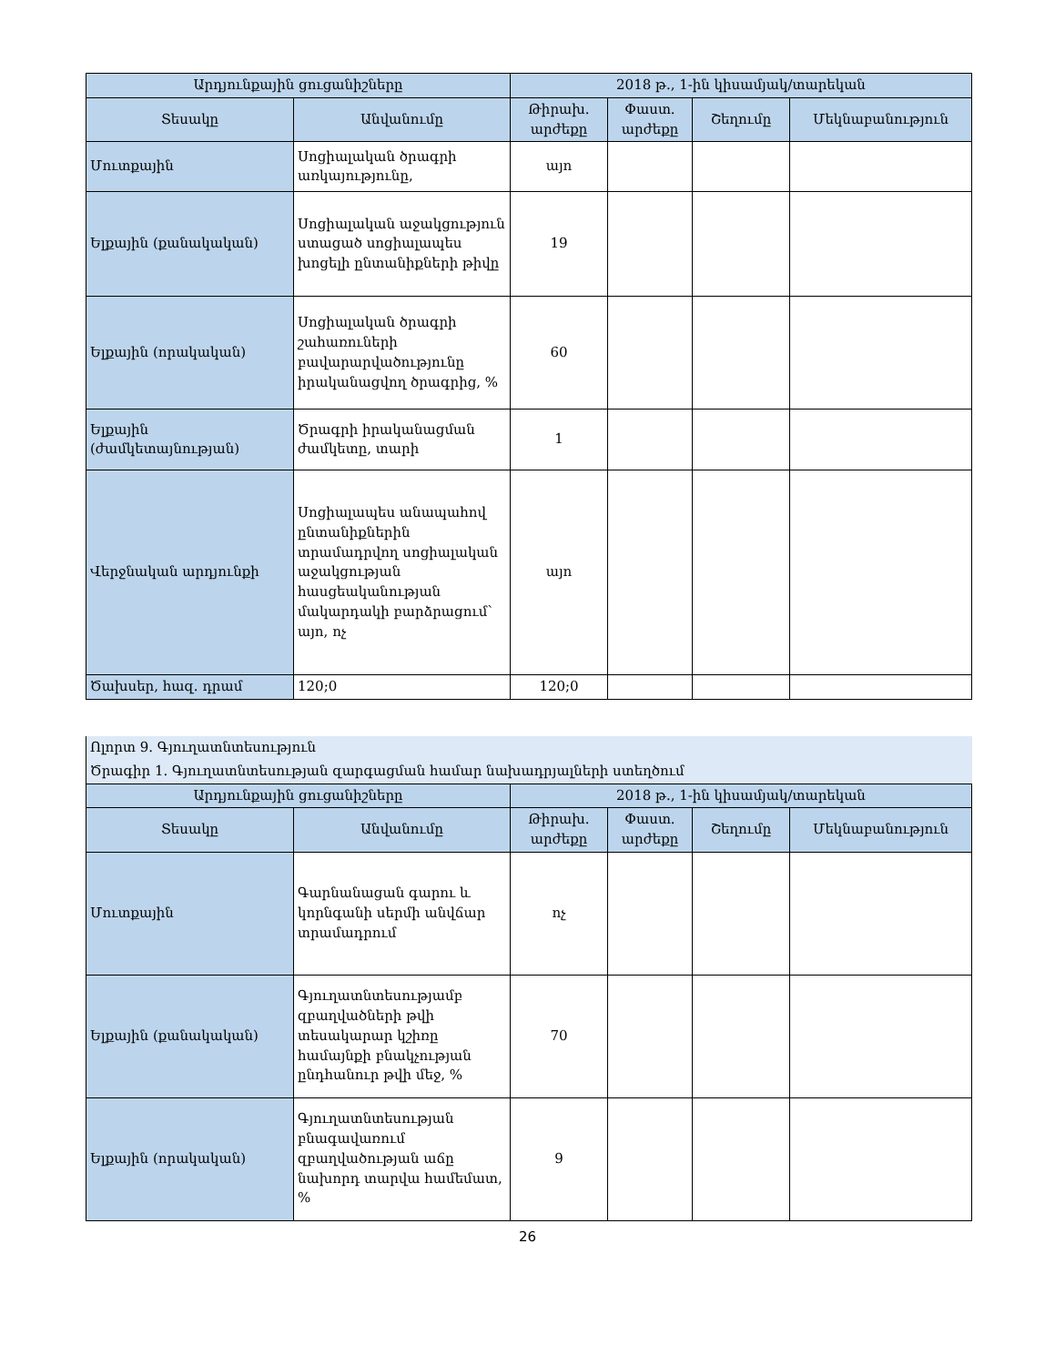| Արդյունքային ցուցանիշները | | 2018 թ., 1-ին կիսամյակ/տարեկան | | | |
| --- | --- | --- | --- | --- | --- |
| Տեսակը | Անվանումը | Թիրախ. արժեքը | Փաստ. արժեքը | Շեղումը | Մեկնաբանություն |
| Մուտքային | Սոցիալական ծրագրի առկայությունը, | այո | | | |
| Ելքային (քանակական) | Սոցիալական աջակցություն ստացած սոցիալապես խոցելի ընտանիքների թիվը | 19 | | | |
| Ելքային (որակական) | Սոցիալական ծրագրի շահառուների բավարարվածությունը իրականացվող ծրագրից, % | 60 | | | |
| Ելքային (ժամկետայնության) | Ծրագրի իրականացման ժամկետը, տարի | 1 | | | |
| Վերջնական արդյունքի | Սոցիալապես անապահով ընտանիքներին տրամադրվող սոցիալական աջակցության հասցեականության մակարդակի բարձրացում՝ այո, ոչ | այո | | | |
| Ծախսեր, հազ. դրամ | 120;0 | 120;0 | | | |
| Ոլորտ 9. Գյուղատնտեսություն | | | | | |
| Ծրագիր 1. Գյուղատնտեսության զարգացման համար նախադրյալների ստեղծում | | | | | |
| Արդյունքային ցուցանիշները | | 2018 թ., 1-ին կիսամյակ/տարեկան | | | |
| Տեսակը | Անվանումը | Թիրախ. արժեքը | Փաստ. արժեքը | Շեղումը | Մեկնաբանություն |
| Մուտքային | Գարնանացան գարու և կորնգանի սերմի անվճար տրամադրում | ոչ | | | |
| Ելքային (քանակական) | Գյուղատնտեսությամբ զբաղվածների թվի տեսակարար կշիռը համայնքի բնակչության ընդհանուր թվի մեջ, % | 70 | | | |
| Ելքային (որակական) | Գյուղատնտեսության բնագավառում զբաղվածության աճը նախորդ տարվա համեմատ, % | 9 | | | |
26